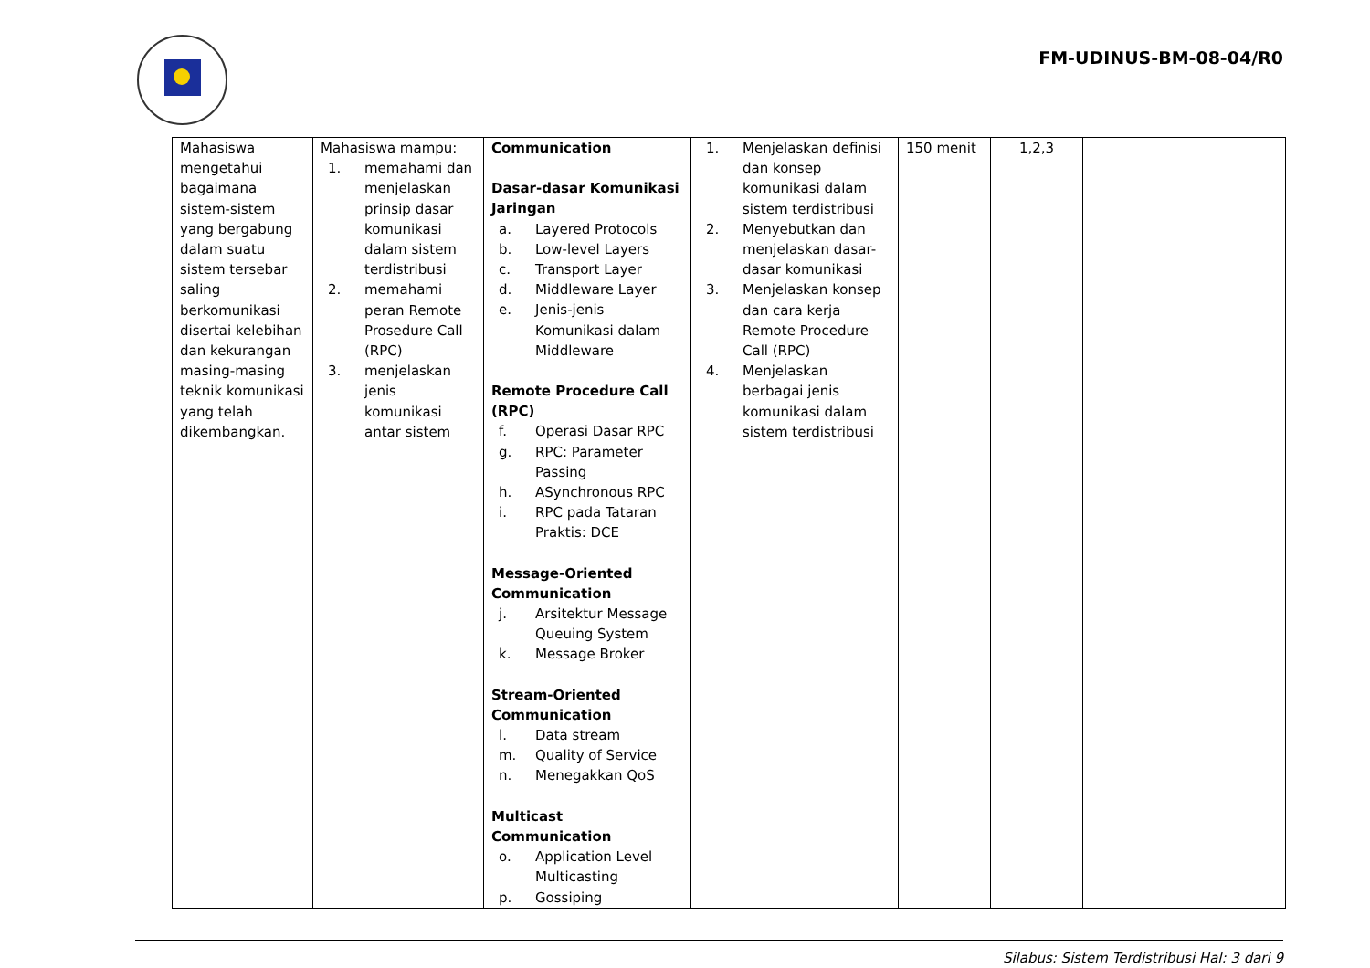FM-UDINUS-BM-08-04/R0
| Mahasiswa mengetahui bagaimana sistem-sistem yang bergabung dalam suatu sistem tersebar saling berkomunikasi disertai kelebihan dan kekurangan masing-masing teknik komunikasi yang telah dikembangkan. | Mahasiswa mampu: 1. memahami dan menjelaskan prinsip dasar komunikasi dalam sistem terdistribusi 2. memahami peran Remote Prosedure Call (RPC) 3. menjelaskan jenis komunikasi antar sistem | Communication Dasar-dasar Komunikasi Jaringan a. Layered Protocols b. Low-level Layers c. Transport Layer d. Middleware Layer e. Jenis-jenis Komunikasi dalam Middleware Remote Procedure Call (RPC) f. Operasi Dasar RPC g. RPC: Parameter Passing h. ASynchronous RPC i. RPC pada Tataran Praktis: DCE Message-Oriented Communication j. Arsitektur Message Queuing System k. Message Broker Stream-Oriented Communication l. Data stream m. Quality of Service n. Menegakkan QoS Multicast Communication o. Application Level Multicasting p. Gossiping | 1. Menjelaskan definisi dan konsep komunikasi dalam sistem terdistribusi 2. Menyebutkan dan menjelaskan dasar-dasar komunikasi 3. Menjelaskan konsep dan cara kerja Remote Procedure Call (RPC) 4. Menjelaskan berbagai jenis komunikasi dalam sistem terdistribusi | 150 menit | 1,2,3 | |
Silabus: Sistem Terdistribusi Hal: 3 dari 9